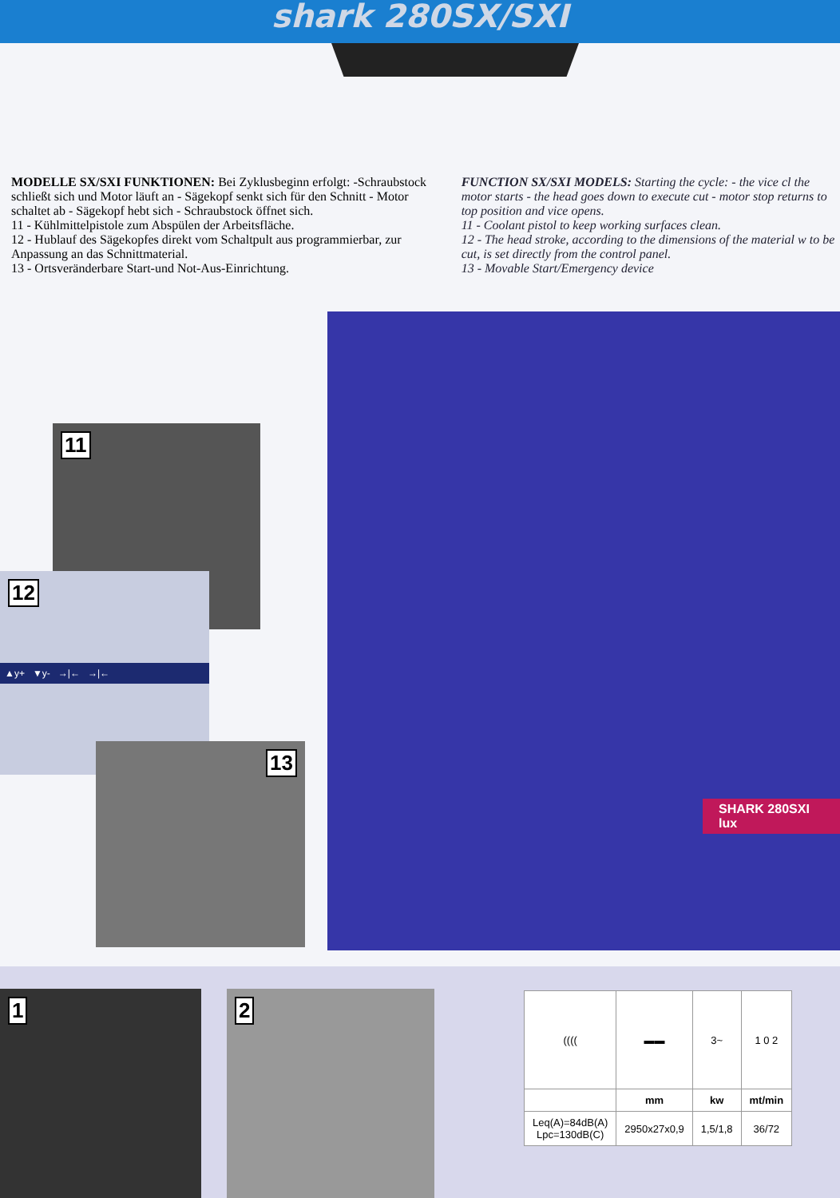shark 280SX/SXI
MODELLE SX/SXI FUNKTIONEN: Bei Zyklusbeginn erfolgt: -Schraubstock schließt sich und Motor läuft an - Sägekopf senkt sich für den Schnitt - Motor schaltet ab - Sägekopf hebt sich - Schraubstock öffnet sich.
11 - Kühlmittelpistole zum Abspülen der Arbeitsfläche.
12 - Hublauf des Sägekopfes direkt vom Schaltpult aus programmierbar, zur Anpassung an das Schnittmaterial.
13 - Ortsveränderbare Start-und Not-Aus-Einrichtung.
FUNCTION SX/SXI MODELS: Starting the cycle: - the vice cl the motor starts - the head goes down to execute cut - motor stop returns to top position and vice opens.
11 - Coolant pistol to keep working surfaces clean.
12 - The head stroke, according to the dimensions of the material w to be cut, is set directly from the control panel.
13 - Movable Start/Emergency device
SHARK 280SXI lux
11
12
▲y+ ▼y- →|← →|←
13
1 2
| (((( | ▬▬ | 3~ | 1 0 2 |
| | mm | kw | mt/min |
| Leq(A)=84dB(A) Lpc=130dB(C) | 2950x27x0,9 | 1,5/1,8 | 36/72 |